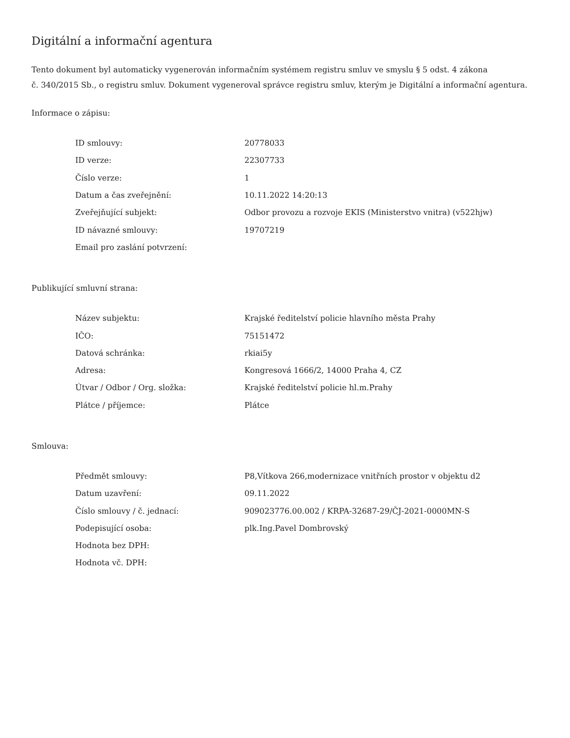Digitální a informační agentura
Tento dokument byl automaticky vygenerován informačním systémem registru smluv ve smyslu § 5 odst. 4 zákona
č. 340/2015 Sb., o registru smluv. Dokument vygeneroval správce registru smluv, kterým je Digitální a informační agentura.
Informace o zápisu:
| ID smlouvy: | 20778033 |
| ID verze: | 22307733 |
| Číslo verze: | 1 |
| Datum a čas zveřejnění: | 10.11.2022 14:20:13 |
| Zveřejňující subjekt: | Odbor provozu a rozvoje EKIS (Ministerstvo vnitra) (v522hjw) |
| ID návazné smlouvy: | 19707219 |
| Email pro zaslání potvrzení: | |
Publikující smluvní strana:
| Název subjektu: | Krajské ředitelství policie hlavního města Prahy |
| IČO: | 75151472 |
| Datová schránka: | rkiai5y |
| Adresa: | Kongresová 1666/2, 14000 Praha 4, CZ |
| Útvar / Odbor / Org. složka: | Krajské ředitelství policie hl.m.Prahy |
| Plátce / příjemce: | Plátce |
Smlouva:
| Předmět smlouvy: | P8,Vítkova 266,modernizace vnitřních prostor v objektu d2 |
| Datum uzavření: | 09.11.2022 |
| Číslo smlouvy / č. jednací: | 909023776.00.002 / KRPA-32687-29/ČJ-2021-0000MN-S |
| Podepisující osoba: | plk.Ing.Pavel Dombrovský |
| Hodnota bez DPH: | |
| Hodnota vč. DPH: | |